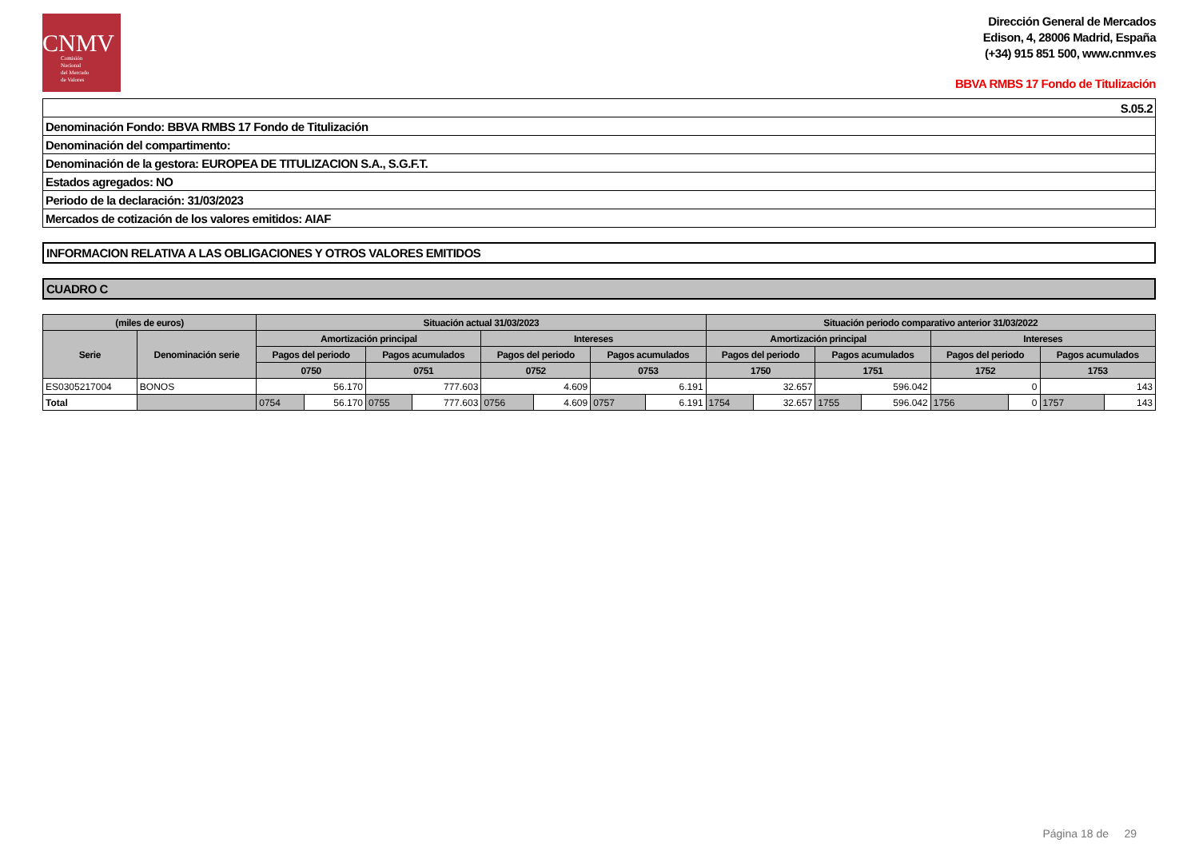CNMV
Comisión
Nacional
del Mercado
de Valores
Dirección General de Mercados
Edison, 4, 28006 Madrid, España
(+34) 915 851 500, www.cnmv.es
BBVA RMBS 17 Fondo de Titulización
| S.05.2 |
| Denominación Fondo: BBVA RMBS 17 Fondo de Titulización |
| Denominación del compartimento: |
| Denominación de la gestora: EUROPEA DE TITULIZACION S.A., S.G.F.T. |
| Estados agregados: NO |
| Periodo de la declaración: 31/03/2023 |
| Mercados de cotización de los valores emitidos: AIAF |
INFORMACION RELATIVA A LAS OBLIGACIONES Y OTROS VALORES EMITIDOS
CUADRO C
| (miles de euros) | | Situación actual 31/03/2023 | | | | | | | | Situación periodo comparativo anterior 31/03/2022 | | | | | | | |
| --- | --- | --- | --- | --- | --- | --- | --- | --- | --- | --- | --- | --- | --- | --- | --- | --- | --- |
| Serie | Denominación serie | Amortización principal | | | | Intereses | | | | Amortización principal | | | | Intereses | | | |
| | | Pagos del periodo | | Pagos acumulados | | Pagos del periodo | | Pagos acumulados | | Pagos del periodo | | Pagos acumulados | | Pagos del periodo | | Pagos acumulados | |
| | | 0750 | | 0751 | | 0752 | | 0753 | | 1750 | | 1751 | | 1752 | | 1753 | |
| ES0305217004 | BONOS | 56.170 | | 777.603 | | 4.609 | | 6.191 | | 32.657 | | 596.042 | | 0 | | 143 | |
| Total | | 0754 | 56.170 | 0755 | 777.603 | 0756 | 4.609 | 0757 | 6.191 | 1754 | 32.657 | 1755 | 596.042 | 1756 | 0 | 1757 | 143 |
Página 18 de 29